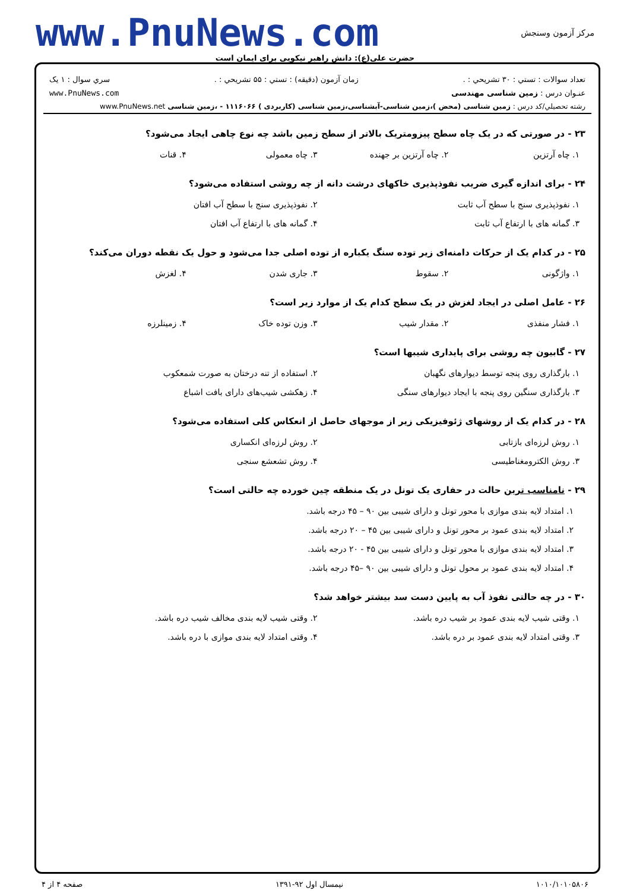www.PnuNews.com
مرکز آزمون وسنجش
حضرت علی(ع): دانش راهبر نیکویی برای ایمان است
تعداد سوالات : تستي : ۳۰ تشريحي : . زمان آزمون (دقيقه) : تستي : ۵۵ تشريحي : . سري سوال : ۱ یک
عنـوان درس : زمین شناسی مهندسی www.PnuNews.com
رشته تحصيلي/کد درس : زمین شناسی (محض )،زمین شناسی-آبشناسی،زمین شناسی (کاربردی ) ۱۱۱۶۰۶۶ - ،زمین شناسی www.PnuNews.net
۲۳ - در صورتی که در یک چاه سطح پیزومتریک بالاتر از سطح زمین باشد چه نوع چاهی ایجاد می‌شود؟
۱. چاه آرتزین
۲. چاه آرتزین بر جهنده
۳. چاه معمولی
۴. قنات
۲۴ - برای اندازه گیری ضریب نفوذپذیری خاکهای درشت دانه از چه روشی استفاده می‌شود؟
۱. نفوذپذیری سنج با سطح آب ثابت
۲. نفوذپذیری سنج با سطح آب افتان
۳. گمانه های با ارتفاع آب ثابت
۴. گمانه های با ارتفاع آب افتان
۲۵ - در کدام یک از حرکات دامنه‌ای زیر توده سنگ یکباره از توده اصلی جدا می‌شود و حول یک نقطه دوران می‌کند؟
۱. واژگونی
۲. سقوط
۳. جاری شدن
۴. لغزش
۲۶ - عامل اصلی در ایجاد لغزش در یک سطح کدام یک از موارد زیر است؟
۱. فشار منفذی
۲. مقدار شیب
۳. وزن توده خاک
۴. زمینلرزه
۲۷ - گابیون چه روشی برای پایداری شیبها است؟
۱. بارگذاری روی پنجه توسط دیوارهای نگهبان
۲. استفاده از تنه درختان به صورت شمعکوب
۳. بارگذاری سنگین روی پنجه با ایجاد دیوارهای سنگی
۴. زهکشی شیب‌های دارای بافت اشباع
۲۸ - در کدام یک از روشهای ژئوفیزیکی زیر از موجهای حاصل از انعکاس کلی استفاده می‌شود؟
۱. روش لرزه‌ای بازتابی
۲. روش لرزه‌ای انکساری
۳. روش الکترومغناطیسی
۴. روش تشعشع سنجی
۲۹ - نامناسب ترین حالت در حفاری یک تونل در یک منطقه چین خورده چه حالتی است؟
۱. امتداد لایه بندی موازی با محور تونل و دارای شیبی بین ۹۰ – ۴۵ درجه باشد.
۲. امتداد لایه بندی عمود بر محور تونل و دارای شیبی بین ۴۵ – ۲۰ درجه باشد.
۳. امتداد لایه بندی موازی با محور تونل و دارای شیبی بین ۴۵ - ۲۰ درجه باشد.
۴. امتداد لایه بندی عمود بر محول تونل و دارای شیبی بین ۹۰ –۴۵ درجه باشد.
۳۰ - در چه حالتی نفوذ آب به پایین دست سد بیشتر خواهد شد؟
۱. وقتی شیب لایه بندی عمود بر شیب دره باشد.
۲. وقتی شیب لایه بندی مخالف شیب دره باشد.
۳. وقتی امتداد لایه بندی عمود بر دره باشد.
۴. وقتی امتداد لایه بندی موازی با دره باشد.
۱۰۱۰/۱۰۱۰۵۸۰۶ نیمسال اول ۹۲-۱۳۹۱ صفحه ۴ از ۴